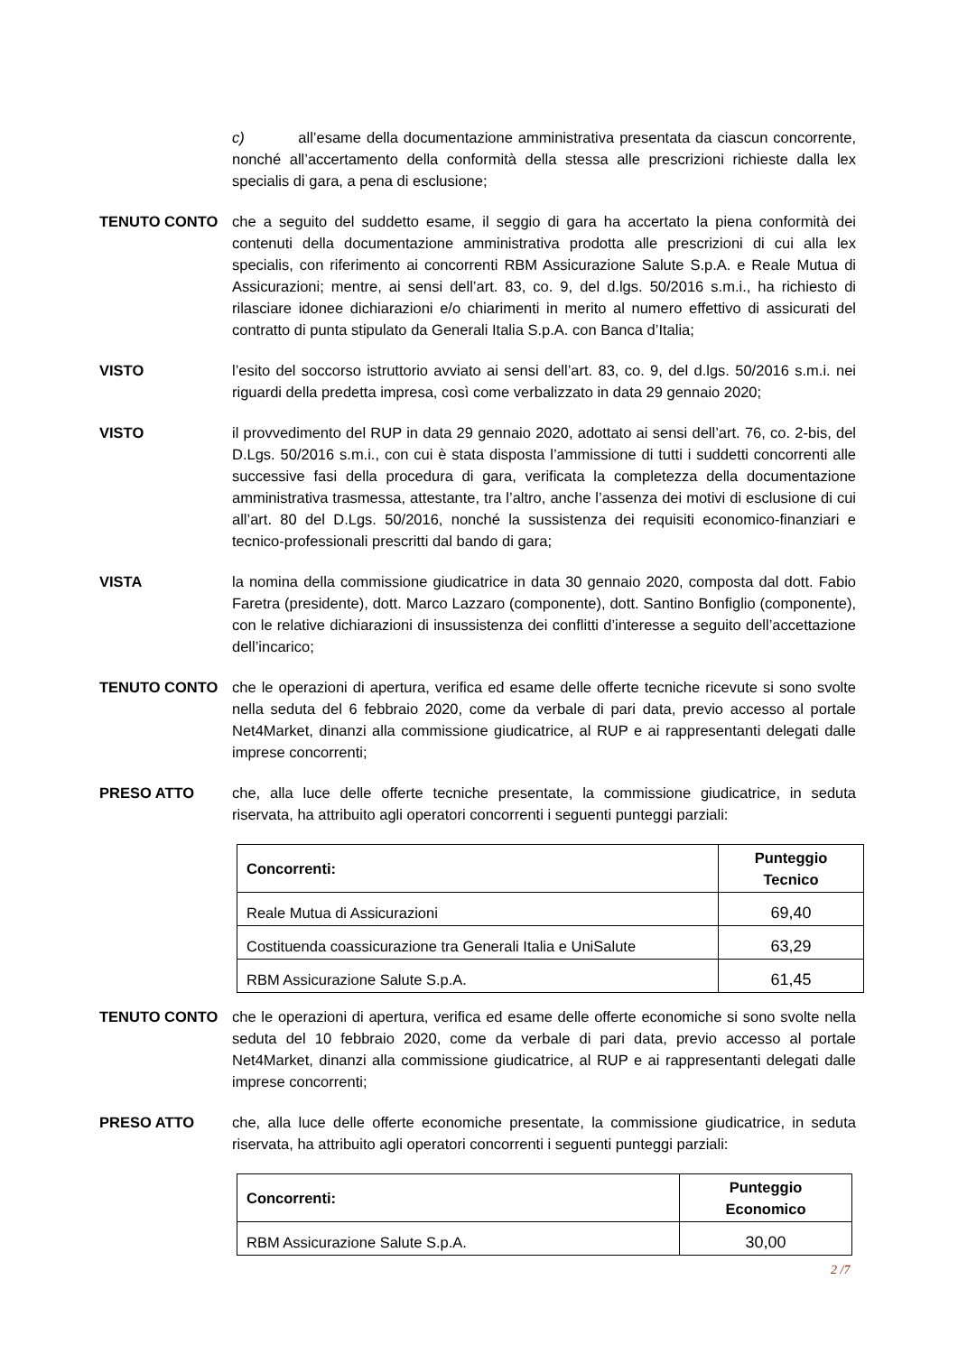c) all’esame della documentazione amministrativa presentata da ciascun concorrente, nonché all’accertamento della conformità della stessa alle prescrizioni richieste dalla lex specialis di gara, a pena di esclusione;
TENUTO CONTO che a seguito del suddetto esame, il seggio di gara ha accertato la piena conformità dei contenuti della documentazione amministrativa prodotta alle prescrizioni di cui alla lex specialis, con riferimento ai concorrenti RBM Assicurazione Salute S.p.A. e Reale Mutua di Assicurazioni; mentre, ai sensi dell’art. 83, co. 9, del d.lgs. 50/2016 s.m.i., ha richiesto di rilasciare idonee dichiarazioni e/o chiarimenti in merito al numero effettivo di assicurati del contratto di punta stipulato da Generali Italia S.p.A. con Banca d’Italia;
VISTO l’esito del soccorso istruttorio avviato ai sensi dell’art. 83, co. 9, del d.lgs. 50/2016 s.m.i. nei riguardi della predetta impresa, così come verbalizzato in data 29 gennaio 2020;
VISTO il provvedimento del RUP in data 29 gennaio 2020, adottato ai sensi dell’art. 76, co. 2-bis, del D.Lgs. 50/2016 s.m.i., con cui è stata disposta l’ammissione di tutti i suddetti concorrenti alle successive fasi della procedura di gara, verificata la completezza della documentazione amministrativa trasmessa, attestante, tra l’altro, anche l’assenza dei motivi di esclusione di cui all’art. 80 del D.Lgs. 50/2016, nonché la sussistenza dei requisiti economico-finanziari e tecnico-professionali prescritti dal bando di gara;
VISTA la nomina della commissione giudicatrice in data 30 gennaio 2020, composta dal dott. Fabio Faretra (presidente), dott. Marco Lazzaro (componente), dott. Santino Bonfiglio (componente), con le relative dichiarazioni di insussistenza dei conflitti d’interesse a seguito dell’accettazione dell’incarico;
TENUTO CONTO che le operazioni di apertura, verifica ed esame delle offerte tecniche ricevute si sono svolte nella seduta del 6 febbraio 2020, come da verbale di pari data, previo accesso al portale Net4Market, dinanzi alla commissione giudicatrice, al RUP e ai rappresentanti delegati dalle imprese concorrenti;
PRESO ATTO che, alla luce delle offerte tecniche presentate, la commissione giudicatrice, in seduta riservata, ha attribuito agli operatori concorrenti i seguenti punteggi parziali:
| Concorrenti: | Punteggio Tecnico |
| --- | --- |
| Reale Mutua di Assicurazioni | 69,40 |
| Costituenda coassicurazione tra Generali Italia e UniSalute | 63,29 |
| RBM Assicurazione Salute S.p.A. | 61,45 |
TENUTO CONTO che le operazioni di apertura, verifica ed esame delle offerte economiche si sono svolte nella seduta del 10 febbraio 2020, come da verbale di pari data, previo accesso al portale Net4Market, dinanzi alla commissione giudicatrice, al RUP e ai rappresentanti delegati dalle imprese concorrenti;
PRESO ATTO che, alla luce delle offerte economiche presentate, la commissione giudicatrice, in seduta riservata, ha attribuito agli operatori concorrenti i seguenti punteggi parziali:
| Concorrenti: | Punteggio Economico |
| --- | --- |
| RBM Assicurazione Salute S.p.A. | 30,00 |
2 /7